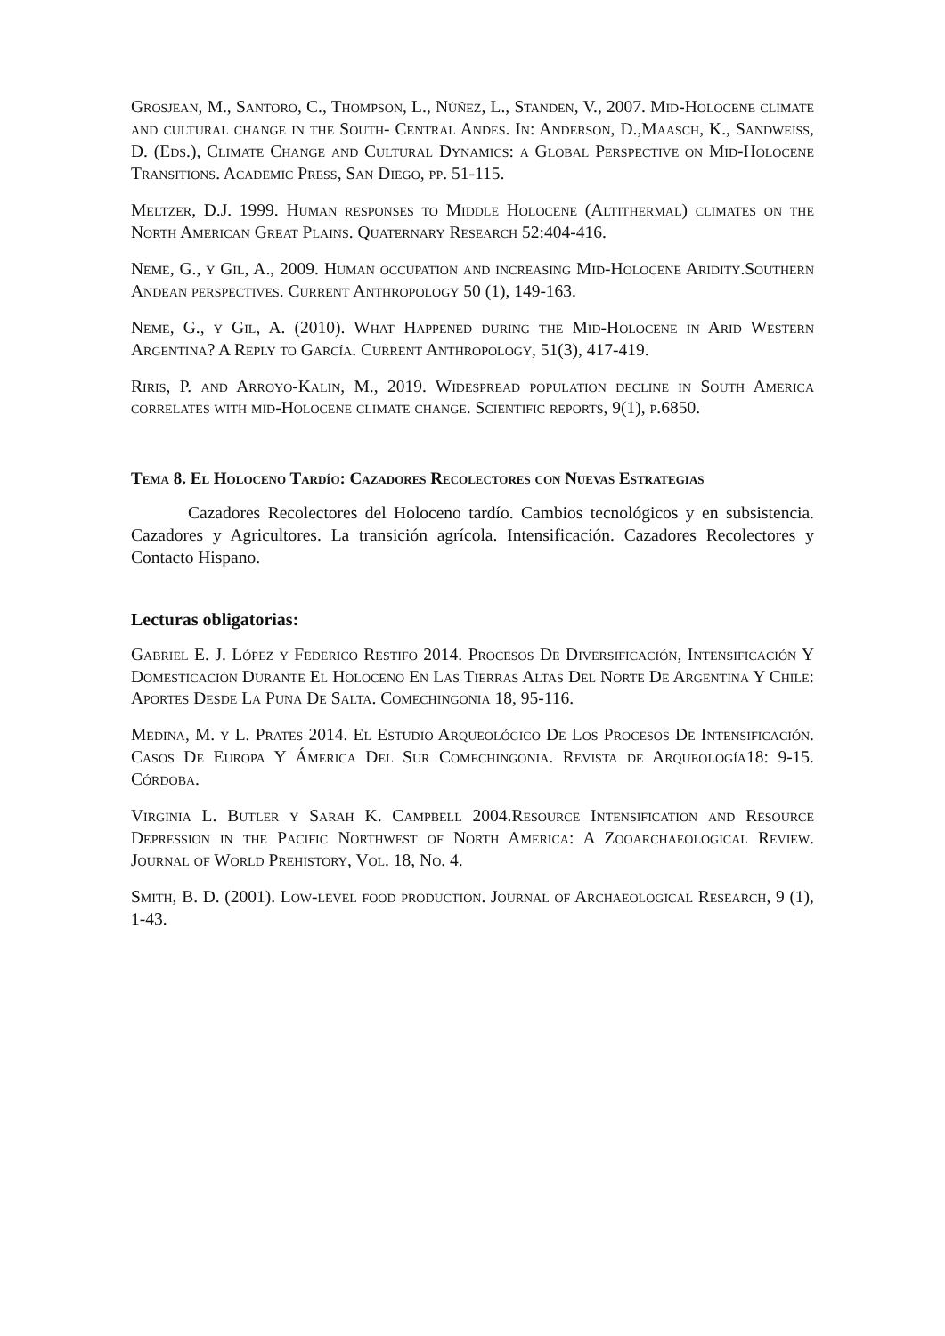Grosjean, M., Santoro, C., Thompson, L., Núñez, L., Standen, V., 2007. Mid-Holocene climate and cultural change in the South- Central Andes. In: Anderson, D.,Maasch, K., Sandweiss, D. (Eds.), Climate Change and Cultural Dynamics: a Global Perspective on Mid-Holocene Transitions. Academic Press, San Diego, pp. 51-115.
Meltzer, D.J. 1999. Human responses to Middle Holocene (Altithermal) climates on the North American Great Plains. Quaternary Research 52:404-416.
Neme, G., y Gil, A., 2009. Human occupation and increasing Mid-Holocene Aridity.Southern Andean perspectives. Current Anthropology 50 (1), 149-163.
Neme, G., y Gil, A. (2010). What Happened during the Mid-Holocene in Arid Western Argentina? A Reply to García. Current Anthropology, 51(3), 417-419.
Riris, P. and Arroyo-Kalin, M., 2019. Widespread population decline in South America correlates with mid-Holocene climate change. Scientific reports, 9(1), p.6850.
Tema 8. El Holoceno Tardío: Cazadores Recolectores con Nuevas Estrategias
Cazadores Recolectores del Holoceno tardío. Cambios tecnológicos y en subsistencia. Cazadores y Agricultores. La transición agrícola. Intensificación. Cazadores Recolectores y Contacto Hispano.
Lecturas obligatorias:
Gabriel E. J. López y Federico Restifo 2014. Procesos De Diversificación, Intensificación Y Domesticación Durante El Holoceno En Las Tierras Altas Del Norte De Argentina Y Chile: Aportes Desde La Puna De Salta. Comechingonia 18, 95-116.
Medina, M. y L. Prates 2014. El Estudio Arqueológico De Los Procesos De Intensificación. Casos De Europa Y Ámerica Del Sur Comechingonia. Revista de Arqueología18: 9-15. Córdoba.
Virginia L. Butler y Sarah K. Campbell 2004.Resource Intensification and Resource Depression in the Pacific Northwest of North America: A Zooarchaeological Review. Journal of World Prehistory, Vol. 18, No. 4.
Smith, B. D. (2001). Low-level food production. Journal of Archaeological Research, 9 (1), 1-43.